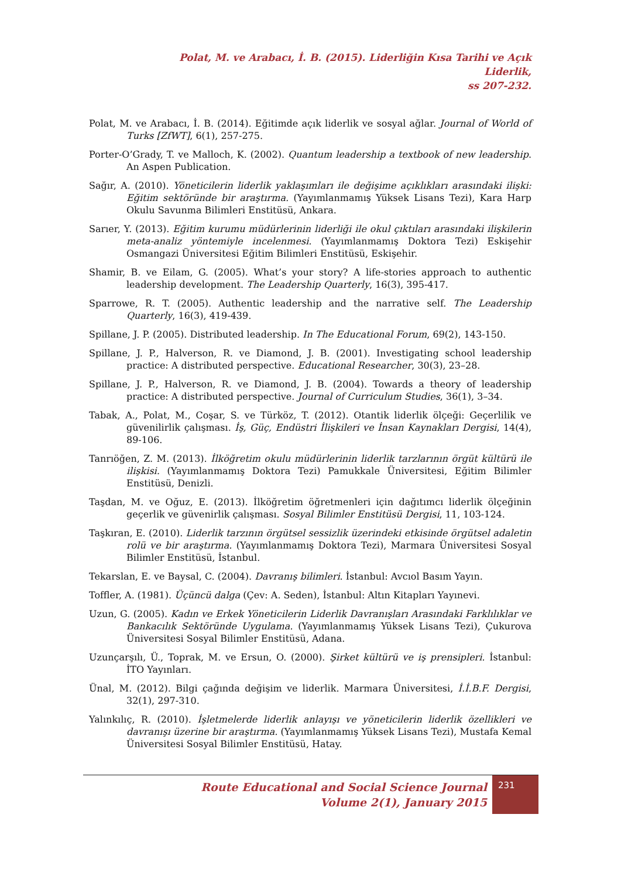Polat, M. ve Arabacı, İ. B. (2015). Liderliğin Kısa Tarihi ve Açık Liderlik,
ss 207-232.
Polat, M. ve Arabacı, İ. B. (2014). Eğitimde açık liderlik ve sosyal ağlar. Journal of World of Turks [ZfWT], 6(1), 257-275.
Porter-O’Grady, T. ve Malloch, K. (2002). Quantum leadership a textbook of new leadership. An Aspen Publication.
Sağır, A. (2010). Yöneticilerin liderlik yaklaşımları ile değişime açıklıkları arasındaki ilişki: Eğitim sektöründe bir araştırma. (Yayımlanmamış Yüksek Lisans Tezi), Kara Harp Okulu Savunma Bilimleri Enstitüsü, Ankara.
Sarıer, Y. (2013). Eğitim kurumu müdürlerinin liderliği ile okul çıktıları arasındaki ilişkilerin meta-analiz yöntemiyle incelenmesi. (Yayımlanmamış Doktora Tezi) Eskişehir Osmangazi Üniversitesi Eğitim Bilimleri Enstitüsü, Eskişehir.
Shamir, B. ve Eilam, G. (2005). What’s your story? A life-stories approach to authentic leadership development. The Leadership Quarterly, 16(3), 395-417.
Sparrowe, R. T. (2005). Authentic leadership and the narrative self. The Leadership Quarterly, 16(3), 419-439.
Spillane, J. P. (2005). Distributed leadership. In The Educational Forum, 69(2), 143-150.
Spillane, J. P., Halverson, R. ve Diamond, J. B. (2001). Investigating school leadership practice: A distributed perspective. Educational Researcher, 30(3), 23–28.
Spillane, J. P., Halverson, R. ve Diamond, J. B. (2004). Towards a theory of leadership practice: A distributed perspective. Journal of Curriculum Studies, 36(1), 3–34.
Tabak, A., Polat, M., Coşar, S. ve Türköz, T. (2012). Otantik liderlik ölçeği: Geçerlilik ve güvenilirlik çalışması. İş, Güç, Endüstri İlişkileri ve İnsan Kaynakları Dergisi, 14(4), 89-106.
Tanrıöğen, Z. M. (2013). İlköğretim okulu müdürlerinin liderlik tarzlarının örgüt kültürü ile ilişkisi. (Yayımlanmamış Doktora Tezi) Pamukkale Üniversitesi, Eğitim Bilimler Enstitüsü, Denizli.
Taşdan, M. ve Oğuz, E. (2013). İlköğretim öğretmenleri için dağıtımcı liderlik ölçeğinin geçerlik ve güvenirlik çalışması. Sosyal Bilimler Enstitüsü Dergisi, 11, 103-124.
Taşkıran, E. (2010). Liderlik tarzının örgütsel sessizlik üzerindeki etkisinde örgütsel adaletin rolü ve bir araştırma. (Yayımlanmamış Doktora Tezi), Marmara Üniversitesi Sosyal Bilimler Enstitüsü, İstanbul.
Tekarslan, E. ve Baysal, C. (2004). Davranış bilimleri. İstanbul: Avcıol Basım Yayın.
Toffler, A. (1981). Üçüncü dalga (Çev: A. Seden), İstanbul: Altın Kitapları Yayınevi.
Uzun, G. (2005). Kadın ve Erkek Yöneticilerin Liderlik Davranışları Arasındaki Farklılıklar ve Bankacılık Sektöründe Uygulama. (Yayımlanmamış Yüksek Lisans Tezi), Çukurova Üniversitesi Sosyal Bilimler Enstitüsü, Adana.
Uzunçarşılı, Ü., Toprak, M. ve Ersun, O. (2000). Şirket kültürü ve iş prensipleri. İstanbul: İTO Yayınları.
Ünal, M. (2012). Bilgi çağında değişim ve liderlik. Marmara Üniversitesi, İ.İ.B.F. Dergisi, 32(1), 297-310.
Yalınkılıç, R. (2010). İşletmelerde liderlik anlayışı ve yöneticilerin liderlik özellikleri ve davranışı üzerine bir araştırma. (Yayımlanmamış Yüksek Lisans Tezi), Mustafa Kemal Üniversitesi Sosyal Bilimler Enstitüsü, Hatay.
Route Educational and Social Science Journal
Volume 2(1), January 2015
231